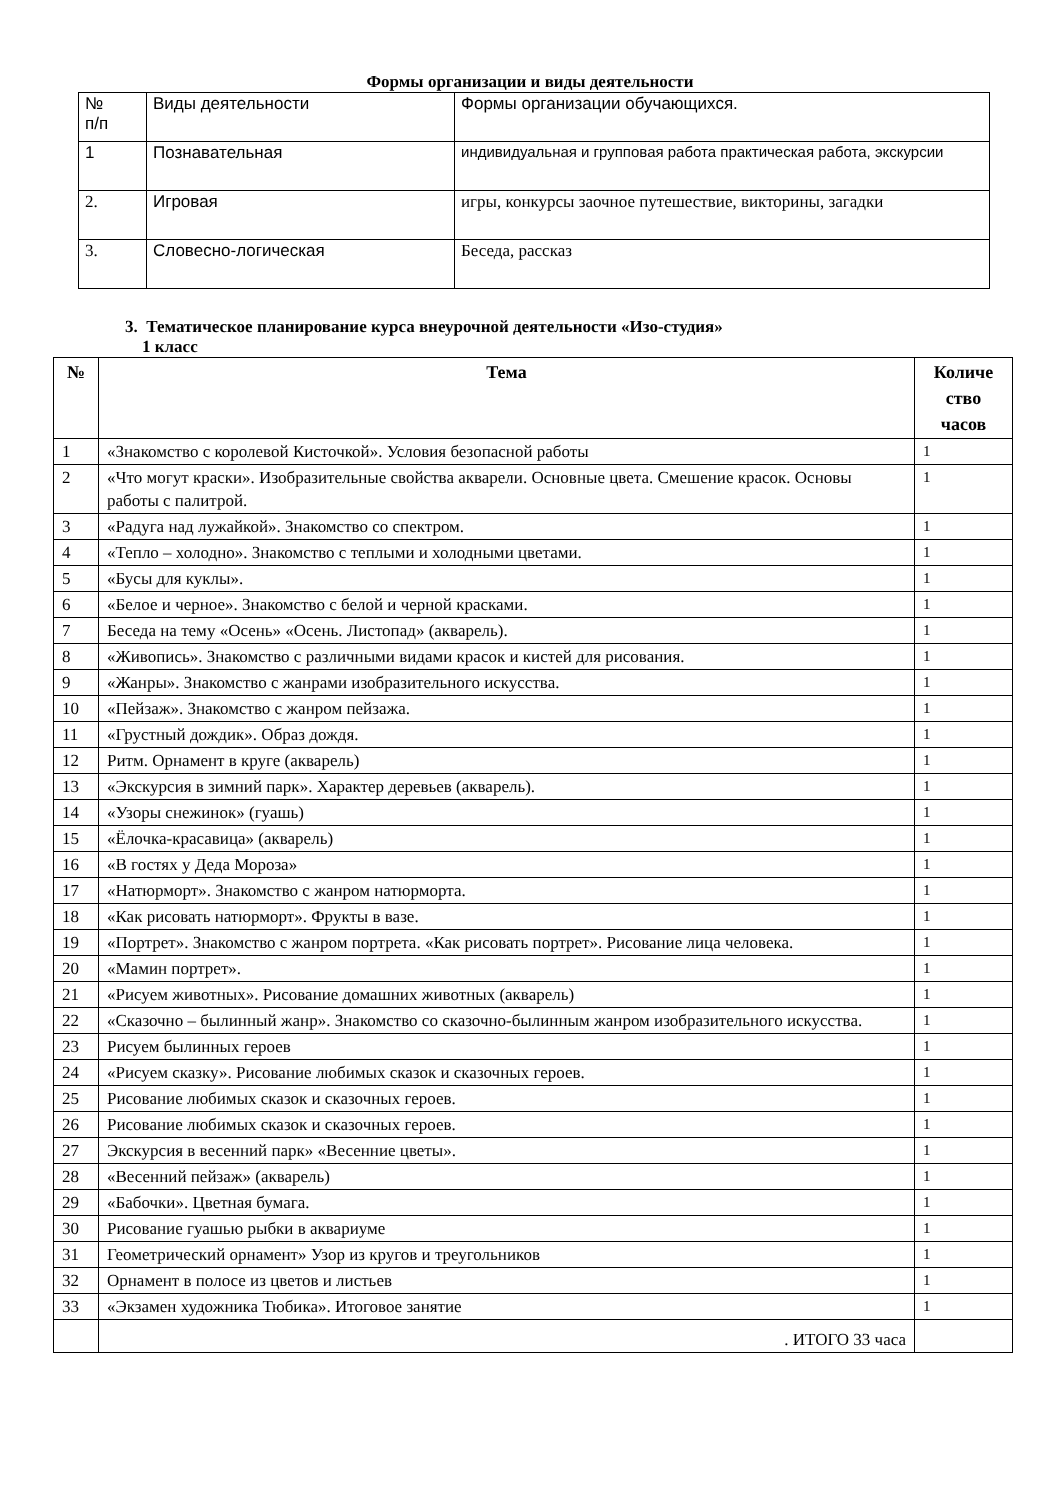Формы организации и виды деятельности
| № п/п | Виды деятельности | Формы организации обучающихся. |
| 1 | Познавательная | индивидуальная и групповая работа практическая работа, экскурсии |
| 2. | Игровая | игры, конкурсы заочное путешествие, викторины, загадки |
| 3. | Словесно-логическая | Беседа, рассказ |
3. Тематическое планирование курса внеурочной деятельности «Изо-студия»
1 класс
| № | Тема | Количе ство часов |
| --- | --- | --- |
| 1 | «Знакомство с королевой Кисточкой». Условия безопасной работы | 1 |
| 2 | «Что могут краски». Изобразительные свойства акварели. Основные цвета. Смешение красок. Основы работы с палитрой. | 1 |
| 3 | «Радуга над лужайкой». Знакомство со спектром. | 1 |
| 4 | «Тепло – холодно». Знакомство с теплыми и холодными цветами. | 1 |
| 5 | «Бусы для куклы». | 1 |
| 6 | «Белое и черное». Знакомство с белой и черной красками. | 1 |
| 7 | Беседа на тему «Осень» «Осень. Листопад» (акварель). | 1 |
| 8 | «Живопись». Знакомство с различными видами красок и кистей для рисования. | 1 |
| 9 | «Жанры». Знакомство с жанрами изобразительного искусства. | 1 |
| 10 | «Пейзаж». Знакомство с жанром пейзажа. | 1 |
| 11 | «Грустный дождик». Образ дождя. | 1 |
| 12 | Ритм. Орнамент в круге (акварель) | 1 |
| 13 | «Экскурсия в зимний парк». Характер деревьев (акварель). | 1 |
| 14 | «Узоры снежинок» (гуашь) | 1 |
| 15 | «Ёлочка-красавица» (акварель) | 1 |
| 16 | «В гостях у Деда Мороза» | 1 |
| 17 | «Натюрморт». Знакомство с жанром натюрморта. | 1 |
| 18 | «Как рисовать натюрморт». Фрукты в вазе. | 1 |
| 19 | «Портрет». Знакомство с жанром портрета. «Как рисовать портрет». Рисование лица человека. | 1 |
| 20 | «Мамин портрет». | 1 |
| 21 | «Рисуем животных». Рисование домашних животных (акварель) | 1 |
| 22 | «Сказочно – былинный жанр». Знакомство со сказочно-былинным жанром изобразительного искусства. | 1 |
| 23 | Рисуем былинных героев | 1 |
| 24 | «Рисуем сказку». Рисование любимых сказок и сказочных героев. | 1 |
| 25 | Рисование любимых сказок и сказочных героев. | 1 |
| 26 | Рисование любимых сказок и сказочных героев. | 1 |
| 27 | Экскурсия в весенний парк» «Весенние цветы». | 1 |
| 28 | «Весенний пейзаж» (акварель) | 1 |
| 29 | «Бабочки». Цветная бумага. | 1 |
| 30 | Рисование гуашью рыбки в аквариуме | 1 |
| 31 | Геометрический орнамент» Узор из кругов и треугольников | 1 |
| 32 | Орнамент в полосе из цветов и листьев | 1 |
| 33 | «Экзамен художника Тюбика». Итоговое занятие | 1 |
| | . ИТОГО 33 часа | |